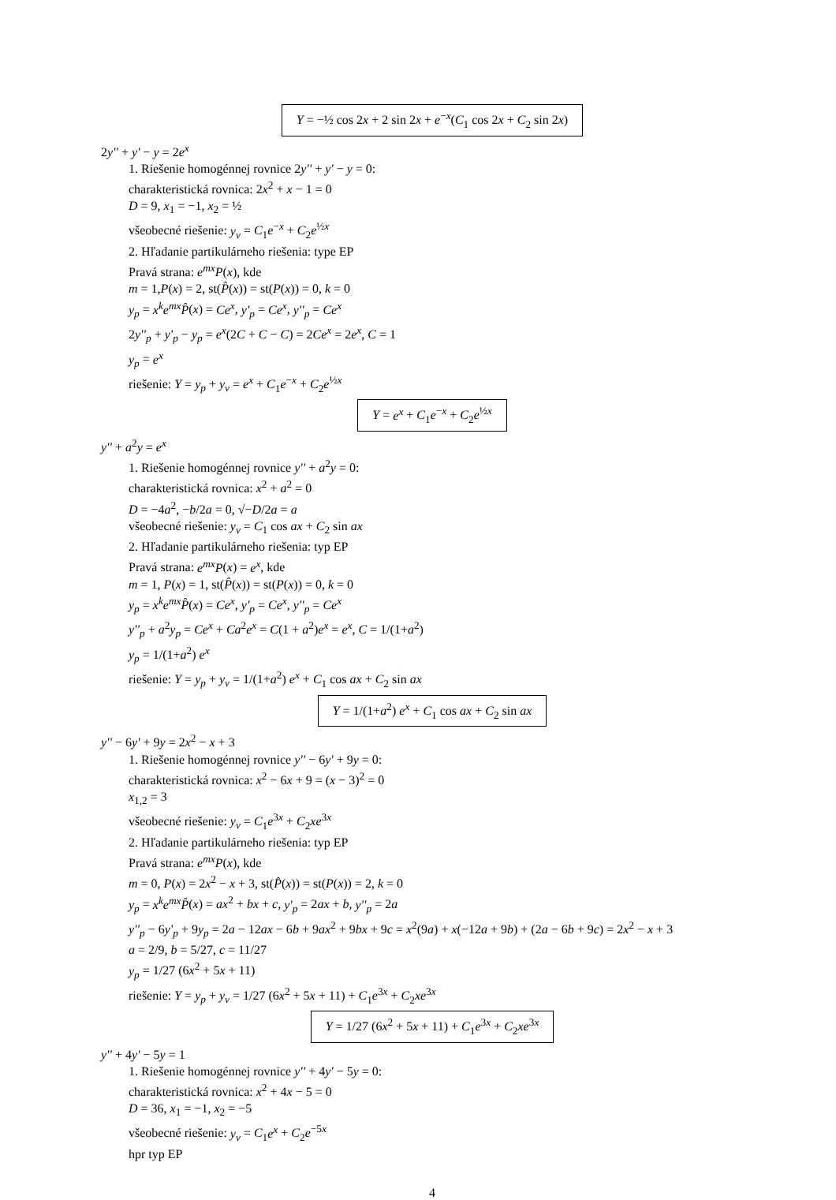Y = −½ cos 2x + 2 sin 2x + e<sup>−x</sup>(C<sub>1</sub> cos 2x + C<sub>2</sub> sin 2x)
2y'' + y' − y = 2e<sup>x</sup>
1. Riešenie homogénnej rovnice 2y'' + y' − y = 0:
charakteristická rovnica: 2x<sup>2</sup> + x − 1 = 0
D = 9, x<sub>1</sub> = −1, x<sub>2</sub> = ½
všeobecné riešenie: y<sub>v</sub> = C<sub>1</sub>e<sup>−x</sup> + C<sub>2</sub>e<sup>½x</sup>
2. Hľadanie partikulárneho riešenia: type EP
Pravá strana: e<sup>mx</sup>P(x), kde
m = 1,P(x) = 2, st(P̂(x)) = st(P(x)) = 0, k = 0
y<sub>p</sub> = x<sup>k</sup>e<sup>mx</sup>P̂(x) = Ce<sup>x</sup>, y'<sub>p</sub> = Ce<sup>x</sup>, y''<sub>p</sub> = Ce<sup>x</sup>
2y''<sub>p</sub> + y'<sub>p</sub> − y<sub>p</sub> = e<sup>x</sup>(2C + C − C) = 2Ce<sup>x</sup> = 2e<sup>x</sup>, C = 1
y<sub>p</sub> = e<sup>x</sup>
riešenie: Y = y<sub>p</sub> + y<sub>v</sub> = e<sup>x</sup> + C<sub>1</sub>e<sup>−x</sup> + C<sub>2</sub>e<sup>½x</sup>
Y = e<sup>x</sup> + C<sub>1</sub>e<sup>−x</sup> + C<sub>2</sub>e<sup>½x</sup>
y'' + a<sup>2</sup>y = e<sup>x</sup>
1. Riešenie homogénnej rovnice y'' + a<sup>2</sup>y = 0:
charakteristická rovnica: x<sup>2</sup> + a<sup>2</sup> = 0
D = −4a<sup>2</sup>, −b/2a = 0, √−D/2a = a
všeobecné riešenie: y<sub>v</sub> = C<sub>1</sub> cos ax + C<sub>2</sub> sin ax
2. Hľadanie partikulárneho riešenia: typ EP
Pravá strana: e<sup>mx</sup>P(x) = e<sup>x</sup>, kde
m = 1, P(x) = 1, st(P̂(x)) = st(P(x)) = 0, k = 0
y<sub>p</sub> = x<sup>k</sup>e<sup>mx</sup>P̂(x) = Ce<sup>x</sup>, y'<sub>p</sub> = Ce<sup>x</sup>, y''<sub>p</sub> = Ce<sup>x</sup>
y''<sub>p</sub> + a<sup>2</sup>y<sub>p</sub> = Ce<sup>x</sup> + Ca<sup>2</sup>e<sup>x</sup> = C(1 + a<sup>2</sup>)e<sup>x</sup> = e<sup>x</sup>, C = 1/(1+a<sup>2</sup>)
y<sub>p</sub> = 1/(1+a<sup>2</sup>) e<sup>x</sup>
riešenie: Y = y<sub>p</sub> + y<sub>v</sub> = 1/(1+a<sup>2</sup>) e<sup>x</sup> + C<sub>1</sub> cos ax + C<sub>2</sub> sin ax
Y = 1/(1+a<sup>2</sup>) e<sup>x</sup> + C<sub>1</sub> cos ax + C<sub>2</sub> sin ax
y'' − 6y' + 9y = 2x<sup>2</sup> − x + 3
1. Riešenie homogénnej rovnice y'' − 6y' + 9y = 0:
charakteristická rovnica: x<sup>2</sup> − 6x + 9 = (x − 3)<sup>2</sup> = 0
x<sub>1,2</sub> = 3
všeobecné riešenie: y<sub>v</sub> = C<sub>1</sub>e<sup>3x</sup> + C<sub>2</sub>xe<sup>3x</sup>
2. Hľadanie partikulárneho riešenia: typ EP
Pravá strana: e<sup>mx</sup>P(x), kde
m = 0, P(x) = 2x<sup>2</sup> − x + 3, st(P̂(x)) = st(P(x)) = 2, k = 0
y<sub>p</sub> = x<sup>k</sup>e<sup>mx</sup>P̂(x) = ax<sup>2</sup> + bx + c, y'<sub>p</sub> = 2ax + b, y''<sub>p</sub> = 2a
y''<sub>p</sub> − 6y'<sub>p</sub> + 9y<sub>p</sub> = 2a − 12ax − 6b + 9ax<sup>2</sup> + 9bx + 9c = x<sup>2</sup>(9a) + x(−12a + 9b) + (2a − 6b + 9c) = 2x<sup>2</sup> − x + 3
a = 2/9, b = 5/27, c = 11/27
y<sub>p</sub> = 1/27 (6x<sup>2</sup> + 5x + 11)
riešenie: Y = y<sub>p</sub> + y<sub>v</sub> = 1/27 (6x<sup>2</sup> + 5x + 11) + C<sub>1</sub>e<sup>3x</sup> + C<sub>2</sub>xe<sup>3x</sup>
Y = 1/27 (6x<sup>2</sup> + 5x + 11) + C<sub>1</sub>e<sup>3x</sup> + C<sub>2</sub>xe<sup>3x</sup>
y'' + 4y' − 5y = 1
1. Riešenie homogénnej rovnice y'' + 4y' − 5y = 0:
charakteristická rovnica: x<sup>2</sup> + 4x − 5 = 0
D = 36, x<sub>1</sub> = −1, x<sub>2</sub> = −5
všeobecné riešenie: y<sub>v</sub> = C<sub>1</sub>e<sup>x</sup> + C<sub>2</sub>e<sup>−5x</sup>
hpr typ EP
4